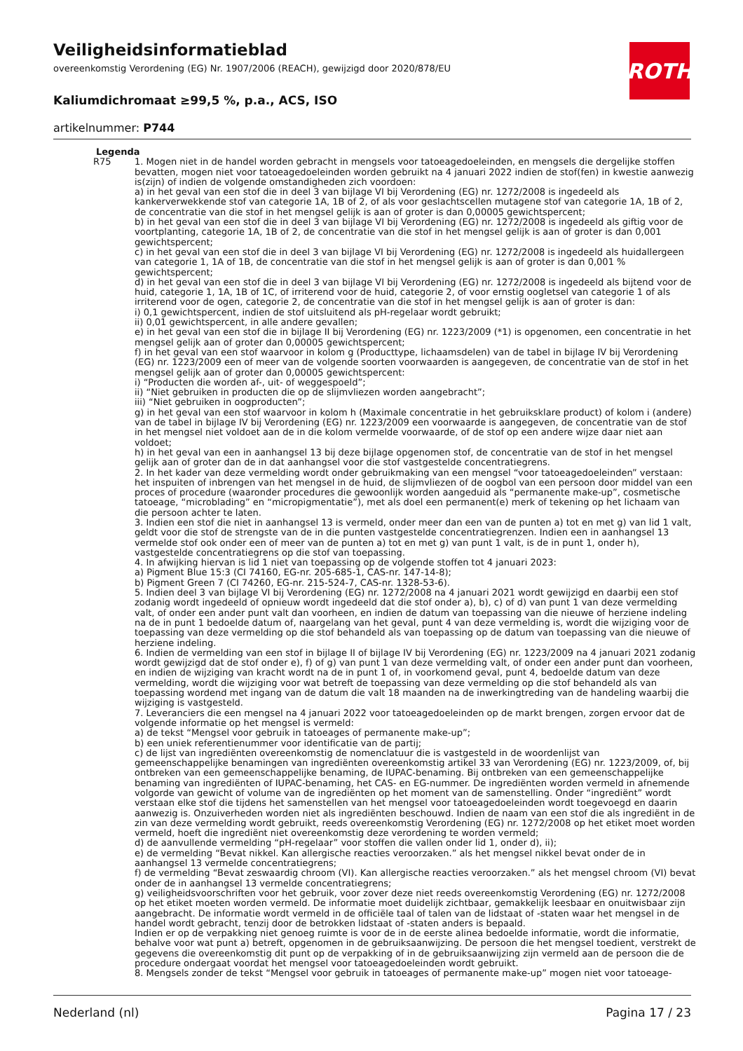Veiligheidsinformatieblad
overeenkomstig Verordening (EG) Nr. 1907/2006 (REACH), gewijzigd door 2020/878/EU
Kaliumdichromaat ≥99,5 %, p.a., ACS, ISO
artikelnummer: P744
ROTH
Legenda
| R75 | 1. Mogen niet in de handel worden gebracht in mengsels voor tatoeagedoeleinden, en mengsels die dergelijke stoffen bevatten, mogen niet voor tatoeagedoeleinden worden gebruikt na 4 januari 2022 indien de stof(fen) in kwestie aanwezig is(zijn) of indien de volgende omstandigheden zich voordoen: a) in het geval van een stof die in deel 3 van bijlage VI bij Verordening (EG) nr. 1272/2008 is ingedeeld als kankerverwekkende stof van categorie 1A, 1B of 2, of als voor geslachtscellen mutagene stof van categorie 1A, 1B of 2, de concentratie van die stof in het mengsel gelijk is aan of groter is dan 0,00005 gewichtspercent; b) in het geval van een stof die in deel 3 van bijlage VI bij Verordening (EG) nr. 1272/2008 is ingedeeld als giftig voor de voortplanting, categorie 1A, 1B of 2, de concentratie van die stof in het mengsel gelijk is aan of groter is dan 0,001 gewichtspercent; c) in het geval van een stof die in deel 3 van bijlage VI bij Verordening (EG) nr. 1272/2008 is ingedeeld als huidallergeen van categorie 1, 1A of 1B, de concentratie van die stof in het mengsel gelijk is aan of groter is dan 0,001 % gewichtspercent; d) in het geval van een stof die in deel 3 van bijlage VI bij Verordening (EG) nr. 1272/2008 is ingedeeld als bijtend voor de huid, categorie 1, 1A, 1B of 1C, of irriterend voor de huid, categorie 2, of voor ernstig oogletsel van categorie 1 of als irriterend voor de ogen, categorie 2, de concentratie van die stof in het mengsel gelijk is aan of groter is dan: i) 0,1 gewichtspercent, indien de stof uitsluitend als pH-regelaar wordt gebruikt; ii) 0,01 gewichtspercent, in alle andere gevallen; e) in het geval van een stof die in bijlage II bij Verordening (EG) nr. 1223/2009 (*1) is opgenomen, een concentratie in het mengsel gelijk aan of groter dan 0,00005 gewichtspercent; f) in het geval van een stof waarvoor in kolom g (Producttype, lichaamsdelen) van de tabel in bijlage IV bij Verordening (EG) nr. 1223/2009 een of meer van de volgende soorten voorwaarden is aangegeven, de concentratie van de stof in het mengsel gelijk aan of groter dan 0,00005 gewichtspercent: i) “Producten die worden af-, uit- of weggespoeld”; ii) “Niet gebruiken in producten die op de slijmvliezen worden aangebracht”; iii) “Niet gebruiken in oogproducten”; g) in het geval van een stof waarvoor in kolom h (Maximale concentratie in het gebruiksklare product) of kolom i (andere) van de tabel in bijlage IV bij Verordening (EG) nr. 1223/2009 een voorwaarde is aangegeven, de concentratie van de stof in het mengsel niet voldoet aan de in die kolom vermelde voorwaarde, of de stof op een andere wijze daar niet aan voldoet; h) in het geval van een in aanhangsel 13 bij deze bijlage opgenomen stof, de concentratie van de stof in het mengsel gelijk aan of groter dan de in dat aanhangsel voor die stof vastgestelde concentratiegrens. 2. In het kader van deze vermelding wordt onder gebruikmaking van een mengsel “voor tatoeagedoeleinden” verstaan: het inspuiten of inbrengen van het mengsel in de huid, de slijmvliezen of de oogbol van een persoon door middel van een proces of procedure (waaronder procedures die gewoonlijk worden aangeduid als “permanente make-up”, cosmetische tatoeage, “microblading” en “micropigmentatie”), met als doel een permanent(e) merk of tekening op het lichaam van die persoon achter te laten. 3. Indien een stof die niet in aanhangsel 13 is vermeld, onder meer dan een van de punten a) tot en met g) van lid 1 valt, geldt voor die stof de strengste van de in die punten vastgestelde concentratiegrenzen. Indien een in aanhangsel 13 vermelde stof ook onder een of meer van de punten a) tot en met g) van punt 1 valt, is de in punt 1, onder h), vastgestelde concentratiegrens op die stof van toepassing. 4. In afwijking hiervan is lid 1 niet van toepassing op de volgende stoffen tot 4 januari 2023: a) Pigment Blue 15:3 (CI 74160, EG-nr. 205-685-1, CAS-nr. 147-14-8); b) Pigment Green 7 (CI 74260, EG-nr. 215-524-7, CAS-nr. 1328-53-6). 5. Indien deel 3 van bijlage VI bij Verordening (EG) nr. 1272/2008 na 4 januari 2021 wordt gewijzigd en daarbij een stof zodanig wordt ingedeeld of opnieuw wordt ingedeeld dat die stof onder a), b), c) of d) van punt 1 van deze vermelding valt, of onder een ander punt valt dan voorheen, en indien de datum van toepassing van die nieuwe of herziene indeling na de in punt 1 bedoelde datum of, naargelang van het geval, punt 4 van deze vermelding is, wordt die wijziging voor de toepassing van deze vermelding op die stof behandeld als van toepassing op de datum van toepassing van die nieuwe of herziene indeling. 6. Indien de vermelding van een stof in bijlage II of bijlage IV bij Verordening (EG) nr. 1223/2009 na 4 januari 2021 zodanig wordt gewijzigd dat de stof onder e), f) of g) van punt 1 van deze vermelding valt, of onder een ander punt dan voorheen, en indien de wijziging van kracht wordt na de in punt 1 of, in voorkomend geval, punt 4, bedoelde datum van deze vermelding, wordt die wijziging voor wat betreft de toepassing van deze vermelding op die stof behandeld als van toepassing wordend met ingang van de datum die valt 18 maanden na de inwerkingtreding van de handeling waarbij die wijziging is vastgesteld. 7. Leveranciers die een mengsel na 4 januari 2022 voor tatoeagedoeleinden op de markt brengen, zorgen ervoor dat de volgende informatie op het mengsel is vermeld: a) de tekst “Mengsel voor gebruik in tatoeages of permanente make-up”; b) een uniek referentienummer voor identificatie van de partij; c) de lijst van ingrediënten overeenkomstig de nomenclatuur die is vastgesteld in de woordenlijst van gemeenschappelijke benamingen van ingrediënten overeenkomstig artikel 33 van Verordening (EG) nr. 1223/2009, of, bij ontbreken van een gemeenschappelijke benaming, de IUPAC-benaming. Bij ontbreken van een gemeenschappelijke benaming van ingrediënten of IUPAC-benaming, het CAS- en EG-nummer. De ingrediënten worden vermeld in afnemende volgorde van gewicht of volume van de ingrediënten op het moment van de samenstelling. Onder “ingrediënt” wordt verstaan elke stof die tijdens het samenstellen van het mengsel voor tatoeagedoeleinden wordt toegevoegd en daarin aanwezig is. Onzuiverheden worden niet als ingrediënten beschouwd. Indien de naam van een stof die als ingrediënt in de zin van deze vermelding wordt gebruikt, reeds overeenkomstig Verordening (EG) nr. 1272/2008 op het etiket moet worden vermeld, hoeft die ingrediënt niet overeenkomstig deze verordening te worden vermeld; d) de aanvullende vermelding “pH-regelaar” voor stoffen die vallen onder lid 1, onder d), ii); e) de vermelding “Bevat nikkel. Kan allergische reacties veroorzaken.” als het mengsel nikkel bevat onder de in aanhangsel 13 vermelde concentratiegrens; f) de vermelding “Bevat zeswaardig chroom (VI). Kan allergische reacties veroorzaken.” als het mengsel chroom (VI) bevat onder de in aanhangsel 13 vermelde concentratiegrens; g) veiligheidsvoorschriften voor het gebruik, voor zover deze niet reeds overeenkomstig Verordening (EG) nr. 1272/2008 op het etiket moeten worden vermeld. De informatie moet duidelijk zichtbaar, gemakkelijk leesbaar en onuitwisbaar zijn aangebracht. De informatie wordt vermeld in de officiële taal of talen van de lidstaat of -staten waar het mengsel in de handel wordt gebracht, tenzij door de betrokken lidstaat of -staten anders is bepaald. Indien er op de verpakking niet genoeg ruimte is voor de in de eerste alinea bedoelde informatie, wordt die informatie, behalve voor wat punt a) betreft, opgenomen in de gebruiksaanwijzing. De persoon die het mengsel toedient, verstrekt de gegevens die overeenkomstig dit punt op de verpakking of in de gebruiksaanwijzing zijn vermeld aan de persoon die de procedure ondergaat voordat het mengsel voor tatoeagedoeleinden wordt gebruikt. 8. Mengsels zonder de tekst “Mengsel voor gebruik in tatoeages of permanente make-up” mogen niet voor tatoeage- |
Nederland (nl) Pagina 17 / 23